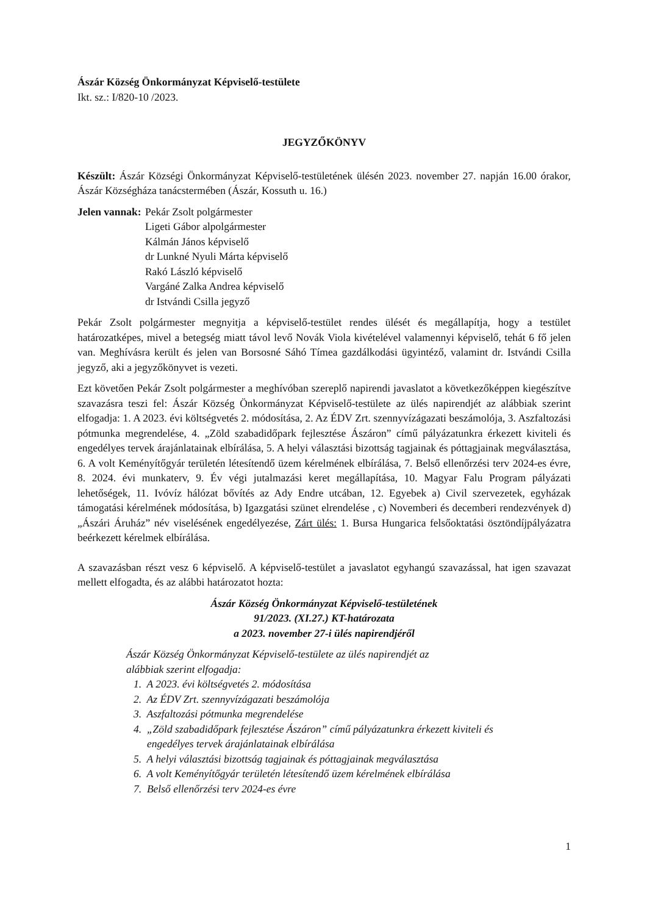Ászár Község Önkormányzat Képviselő-testülete
Ikt. sz.: I/820-10 /2023.
JEGYZŐKÖNYV
Készült: Ászár Községi Önkormányzat Képviselő-testületének ülésén 2023. november 27. napján 16.00 órakor, Ászár Községháza tanácstermében (Ászár, Kossuth u. 16.)
Jelen vannak: Pekár Zsolt polgármester
Ligeti Gábor alpolgármester
Kálmán János képviselő
dr Lunkné Nyuli Márta képviselő
Rakó László képviselő
Vargáné Zalka Andrea képviselő
dr Istvándi Csilla jegyző
Pekár Zsolt polgármester megnyitja a képviselő-testület rendes ülését és megállapítja, hogy a testület határozatképes, mivel a betegség miatt távol levő Novák Viola kivételével valamennyi képviselő, tehát 6 fő jelen van. Meghívásra került és jelen van Borsosné Sáhó Tímea gazdálkodási ügyintéző, valamint dr. Istvándi Csilla jegyző, aki a jegyzőkönyvet is vezeti.
Ezt követően Pekár Zsolt polgármester a meghívóban szereplő napirendi javaslatot a következőképpen kiegészítve szavazásra teszi fel: Ászár Község Önkormányzat Képviselő-testülete az ülés napirendjét az alábbiak szerint elfogadja: 1. A 2023. évi költségvetés 2. módosítása, 2. Az ÉDV Zrt. szennyvízágazati beszámolója, 3. Aszfaltozási pótmunka megrendelése, 4. „Zöld szabadidőpark fejlesztése Ászáron” című pályázatunkra érkezett kiviteli és engedélyes tervek árajánlatainak elbírálása, 5. A helyi választási bizottság tagjainak és póttagjainak megválasztása, 6. A volt Keményítőgyár területén létesítendő üzem kérelmének elbírálása, 7. Belső ellenőrzési terv 2024-es évre, 8. 2024. évi munkaterv, 9. Év végi jutalmazási keret megállapítása, 10. Magyar Falu Program pályázati lehetőségek, 11. Ivóvíz hálózat bővítés az Ady Endre utcában, 12. Egyebek a) Civil szervezetek, egyházak támogatási kérelmének módosítása, b) Igazgatási szünet elrendelése , c) Novemberi és decemberi rendezvények d) „Ászári Áruház” név viselésének engedélyezése, Zárt ülés: 1. Bursa Hungarica felsőoktatási ösztöndíjpályázatra beérkezett kérelmek elbírálása.
A szavazásban részt vesz 6 képviselő. A képviselő-testület a javaslatot egyhangú szavazással, hat igen szavazat mellett elfogadta, és az alábbi határozatot hozta:
Ászár Község Önkormányzat Képviselő-testületének
91/2023. (XI.27.) KT-határozata
a 2023. november 27-i ülés napirendjéről
Ászár Község Önkormányzat Képviselő-testülete az ülés napirendjét az
alábbiak szerint elfogadja:
1. A 2023. évi költségvetés 2. módosítása
2. Az ÉDV Zrt. szennyvízágazati beszámolója
3. Aszfaltozási pótmunka megrendelése
4. „Zöld szabadidőpark fejlesztése Ászáron” című pályázatunkra érkezett kiviteli és
engedélyes tervek árajánlatainak elbírálása
5. A helyi választási bizottság tagjainak és póttagjainak megválasztása
6. A volt Keményítőgyár területén létesítendő üzem kérelmének elbírálása
7. Belső ellenőrzési terv 2024-es évre
1